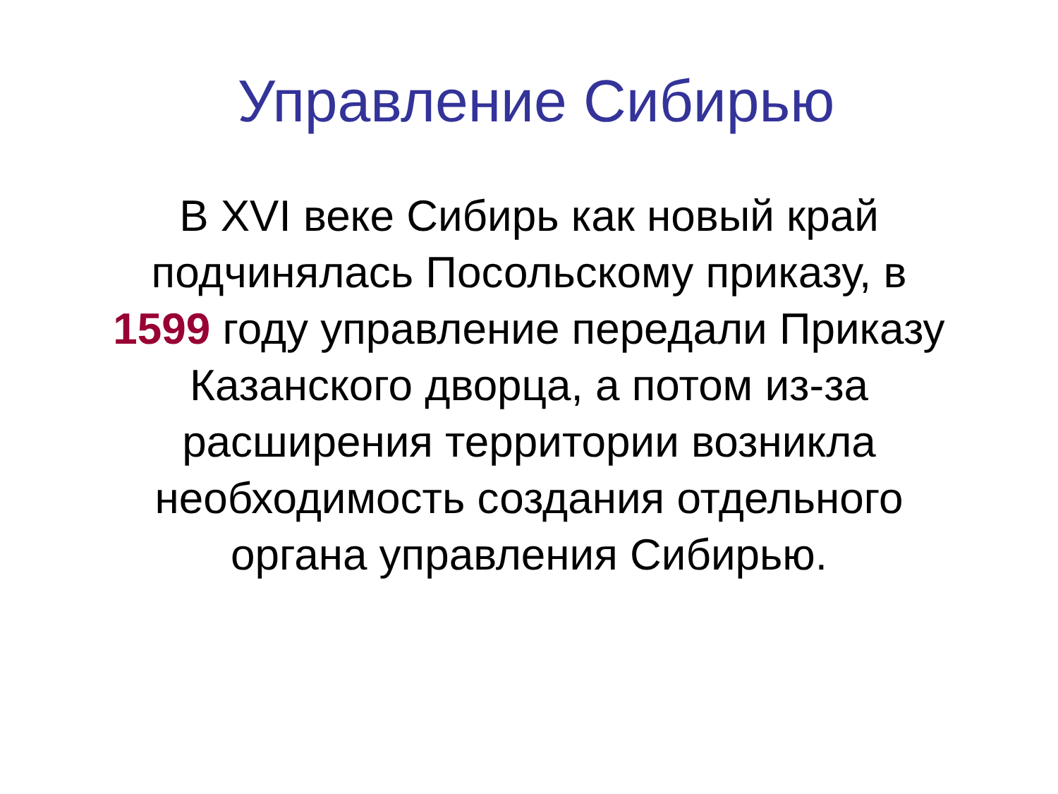Управление Сибирью
В XVI веке Сибирь как новый край подчинялась Посольскому приказу, в 1599 году управление передали Приказу Казанского дворца, а потом из-за расширения территории возникла необходимость создания отдельного органа управления Сибирью.